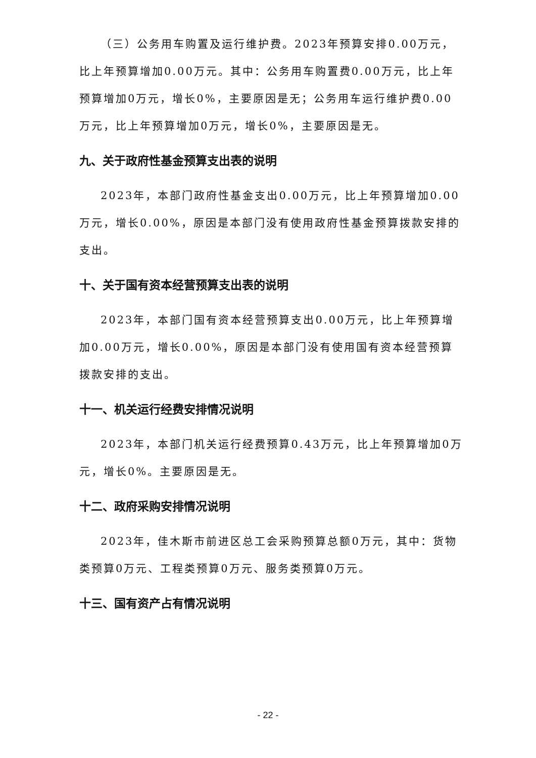（三）公务用车购置及运行维护费。2023年预算安排0.00万元，比上年预算增加0.00万元。其中：公务用车购置费0.00万元，比上年预算增加0万元，增长0%，主要原因是无；公务用车运行维护费0.00万元，比上年预算增加0万元，增长0%，主要原因是无。
九、关于政府性基金预算支出表的说明
2023年，本部门政府性基金支出0.00万元，比上年预算增加0.00万元，增长0.00%，原因是本部门没有使用政府性基金预算拨款安排的支出。
十、关于国有资本经营预算支出表的说明
2023年，本部门国有资本经营预算支出0.00万元，比上年预算增加0.00万元，增长0.00%，原因是本部门没有使用国有资本经营预算拨款安排的支出。
十一、机关运行经费安排情况说明
2023年，本部门机关运行经费预算0.43万元，比上年预算增加0万元，增长0%。主要原因是无。
十二、政府采购安排情况说明
2023年，佳木斯市前进区总工会采购预算总额0万元，其中：货物类预算0万元、工程类预算0万元、服务类预算0万元。
十三、国有资产占有情况说明
- 22 -